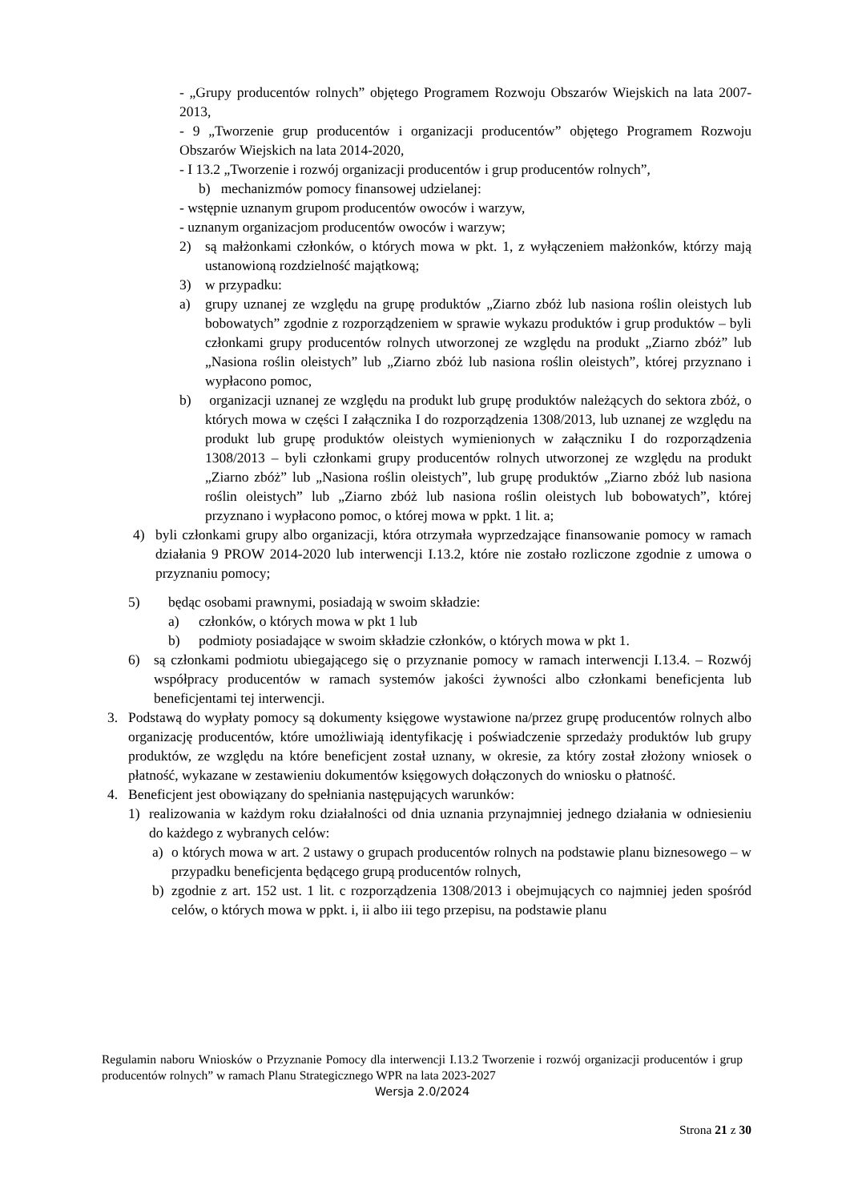- „Grupy producentów rolnych” objętego Programem Rozwoju Obszarów Wiejskich na lata 2007-2013,
- 9 „Tworzenie grup producentów i organizacji producentów” objętego Programem Rozwoju Obszarów Wiejskich na lata 2014-2020,
- I 13.2 „Tworzenie i rozwój organizacji producentów i grup producentów rolnych”,
b) mechanizmów pomocy finansowej udzielanej:
- wstępnie uznanym grupom producentów owoców i warzyw,
- uznanym organizacjom producentów owoców i warzyw;
2) są małżonkami członków, o których mowa w pkt. 1, z wyłączeniem małżonków, którzy mają ustanowioną rozdzielność majątkową;
3) w przypadku:
a) grupy uznanej ze względu na grupę produktów „Ziarno zbóż lub nasiona roślin oleistych lub bobowatych” zgodnie z rozporządzeniem w sprawie wykazu produktów i grup produktów – byli członkami grupy producentów rolnych utworzonej ze względu na produkt „Ziarno zbóż” lub „Nasiona roślin oleistych” lub „Ziarno zbóż lub nasiona roślin oleistych”, której przyznano i wypłacono pomoc,
b) organizacji uznanej ze względu na produkt lub grupę produktów należących do sektora zbóż, o których mowa w części I załącznika I do rozporządzenia 1308/2013, lub uznanej ze względu na produkt lub grupę produktów oleistych wymienionych w załączniku I do rozporządzenia 1308/2013 – byli członkami grupy producentów rolnych utworzonej ze względu na produkt „Ziarno zbóż” lub „Nasiona roślin oleistych”, lub grupę produktów „Ziarno zbóż lub nasiona roślin oleistych” lub „Ziarno zbóż lub nasiona roślin oleistych lub bobowatych”, której przyznano i wypłacono pomoc, o której mowa w ppkt. 1 lit. a;
4) byli członkami grupy albo organizacji, która otrzymała wyprzedzające finansowanie pomocy w ramach działania 9 PROW 2014-2020 lub interwencji I.13.2, które nie zostało rozliczone zgodnie z umowa o przyznaniu pomocy;
5) będąc osobami prawnymi, posiadają w swoim składzie:
a) członków, o których mowa w pkt 1 lub
b) podmioty posiadające w swoim składzie członków, o których mowa w pkt 1.
6) są członkami podmiotu ubiegającego się o przyznanie pomocy w ramach interwencji I.13.4. – Rozwój współpracy producentów w ramach systemów jakości żywności albo członkami beneficjenta lub beneficjentami tej interwencji.
3. Podstawą do wypłaty pomocy są dokumenty księgowe wystawione na/przez grupę producentów rolnych albo organizację producentów, które umożliwiają identyfikację i poświadczenie sprzedaży produktów lub grupy produktów, ze względu na które beneficjent został uznany, w okresie, za który został złożony wniosek o płatność, wykazane w zestawieniu dokumentów księgowych dołączonych do wniosku o płatność.
4. Beneficjent jest obowiązany do spełniania następujących warunków:
1) realizowania w każdym roku działalności od dnia uznania przynajmniej jednego działania w odniesieniu do każdego z wybranych celów:
a) o których mowa w art. 2 ustawy o grupach producentów rolnych na podstawie planu biznesowego – w przypadku beneficjenta będącego grupą producentów rolnych,
b) zgodnie z art. 152 ust. 1 lit. c rozporządzenia 1308/2013 i obejmujących co najmniej jeden spośród celów, o których mowa w ppkt. i, ii albo iii tego przepisu, na podstawie planu
Regulamin naboru Wniosków o Przyznanie Pomocy dla interwencji I.13.2 Tworzenie i rozwój organizacji producentów i grup producentów rolnych” w ramach Planu Strategicznego WPR na lata 2023-2027
Wersja 2.0/2024
Strona 21 z 30